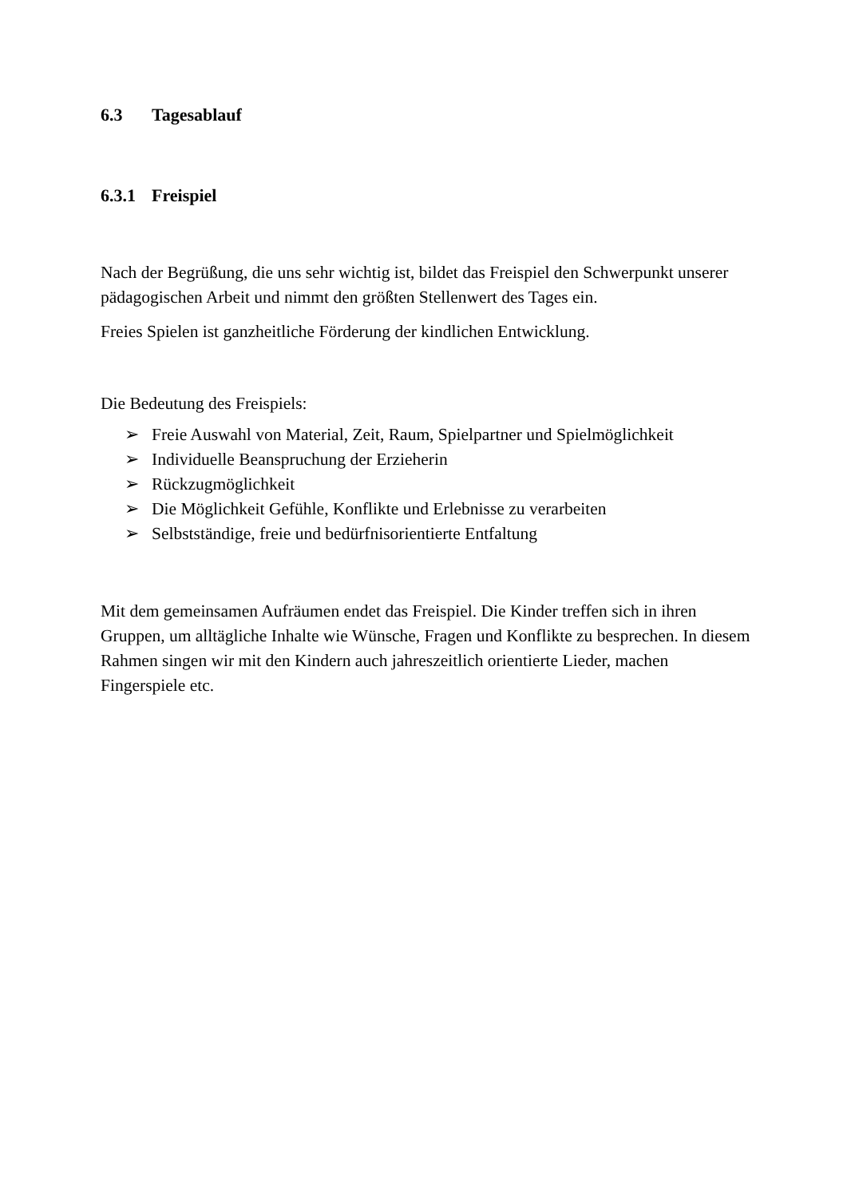6.3 Tagesablauf
6.3.1 Freispiel
Nach der Begrüßung, die uns sehr wichtig ist, bildet das Freispiel den Schwerpunkt unserer pädagogischen Arbeit und nimmt den größten Stellenwert des Tages ein.
Freies Spielen ist ganzheitliche Förderung der kindlichen Entwicklung.
Die Bedeutung des Freispiels:
➢ Freie Auswahl von Material, Zeit, Raum, Spielpartner und Spielmöglichkeit
➢ Individuelle Beanspruchung der Erzieherin
➢ Rückzugmöglichkeit
➢ Die Möglichkeit Gefühle, Konflikte und Erlebnisse zu verarbeiten
➢ Selbstständige, freie und bedürfnisorientierte Entfaltung
Mit dem gemeinsamen Aufräumen endet das Freispiel. Die Kinder treffen sich in ihren Gruppen, um alltägliche Inhalte wie Wünsche, Fragen und Konflikte zu besprechen. In diesem Rahmen singen wir mit den Kindern auch jahreszeitlich orientierte Lieder, machen Fingerspiele etc.